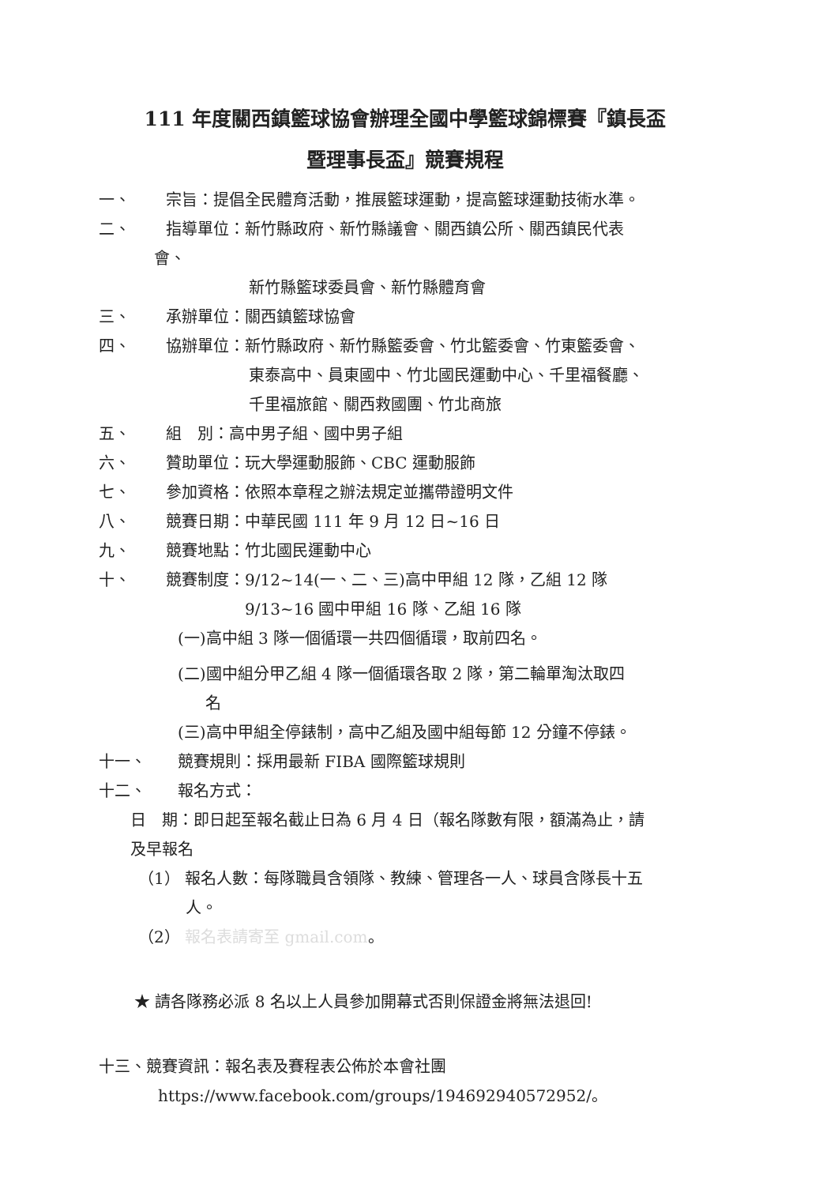111 年度關西鎮籃球協會辦理全國中學籃球錦標賽『鎮長盃
暨理事長盃』競賽規程
一、 宗旨：提倡全民體育活動，推展籃球運動，提高籃球運動技術水準。
二、 指導單位：新竹縣政府、新竹縣議會、關西鎮公所、關西鎮民代表
會、
新竹縣籃球委員會、新竹縣體育會
三、 承辦單位：關西鎮籃球協會
四、 協辦單位：新竹縣政府、新竹縣籃委會、竹北籃委會、竹東籃委會、
東泰高中、員東國中、竹北國民運動中心、千里福餐廳、
千里福旅館、關西救國團、竹北商旅
五、 組　別：高中男子組、國中男子組
六、 贊助單位：玩大學運動服飾、CBC 運動服飾
七、 參加資格：依照本章程之辦法規定並攜帶證明文件
八、 競賽日期：中華民國 111 年 9 月 12 日~16 日
九、 競賽地點：竹北國民運動中心
十、 競賽制度：9/12~14(一、二、三)高中甲組 12 隊，乙組 12 隊
9/13~16 國中甲組 16 隊、乙組 16 隊
(一)高中組 3 隊一個循環一共四個循環，取前四名。
(二)國中組分甲乙組 4 隊一個循環各取 2 隊，第二輪單淘汰取四
名
(三)高中甲組全停錶制，高中乙組及國中組每節 12 分鐘不停錶。
十一、 競賽規則：採用最新 FIBA 國際籃球規則
十二、 報名方式：
日　期：即日起至報名截止日為 6 月 4 日（報名隊數有限，額滿為止，請
及早報名
（1） 報名人數：每隊職員含領隊、教練、管理各一人、球員含隊長十五
人。
（2） 報名表請寄至 gmail.com。
★ 請各隊務必派 8 名以上人員參加開幕式否則保證金將無法退回!
十三、競賽資訊：報名表及賽程表公佈於本會社團
https://www.facebook.com/groups/194692940572952/。